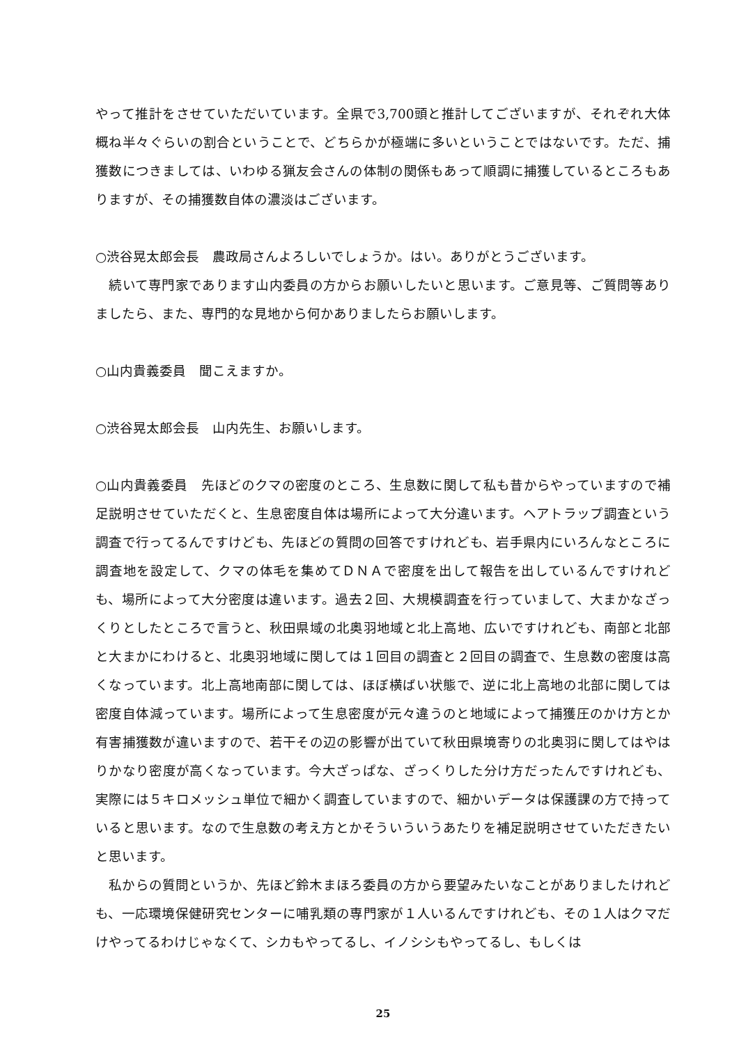やって推計をさせていただいています。全県で3,700頭と推計してございますが、それぞれ大体概ね半々ぐらいの割合ということで、どちらかが極端に多いということではないです。ただ、捕獲数につきましては、いわゆる猟友会さんの体制の関係もあって順調に捕獲しているところもありますが、その捕獲数自体の濃淡はございます。
○渋谷晃太郎会長　農政局さんよろしいでしょうか。はい。ありがとうございます。
　続いて専門家であります山内委員の方からお願いしたいと思います。ご意見等、ご質問等ありましたら、また、専門的な見地から何かありましたらお願いします。
○山内貴義委員　聞こえますか。
○渋谷晃太郎会長　山内先生、お願いします。
○山内貴義委員　先ほどのクマの密度のところ、生息数に関して私も昔からやっていますので補足説明させていただくと、生息密度自体は場所によって大分違います。ヘアトラップ調査という調査で行ってるんですけども、先ほどの質問の回答ですけれども、岩手県内にいろんなところに調査地を設定して、クマの体毛を集めてＤＮＡで密度を出して報告を出しているんですけれども、場所によって大分密度は違います。過去２回、大規模調査を行っていまして、大まかなざっくりとしたところで言うと、秋田県域の北奥羽地域と北上高地、広いですけれども、南部と北部と大まかにわけると、北奥羽地域に関しては１回目の調査と２回目の調査で、生息数の密度は高くなっています。北上高地南部に関しては、ほぼ横ばい状態で、逆に北上高地の北部に関しては密度自体減っています。場所によって生息密度が元々違うのと地域によって捕獲圧のかけ方とか有害捕獲数が違いますので、若干その辺の影響が出ていて秋田県境寄りの北奥羽に関してはやはりかなり密度が高くなっています。今大ざっぱな、ざっくりした分け方だったんですけれども、実際には５キロメッシュ単位で細かく調査していますので、細かいデータは保護課の方で持っていると思います。なので生息数の考え方とかそういういうあたりを補足説明させていただきたいと思います。
　私からの質問というか、先ほど鈴木まほろ委員の方から要望みたいなことがありましたけれども、一応環境保健研究センターに哺乳類の専門家が１人いるんですけれども、その１人はクマだけやってるわけじゃなくて、シカもやってるし、イノシシもやってるし、もしくは
25